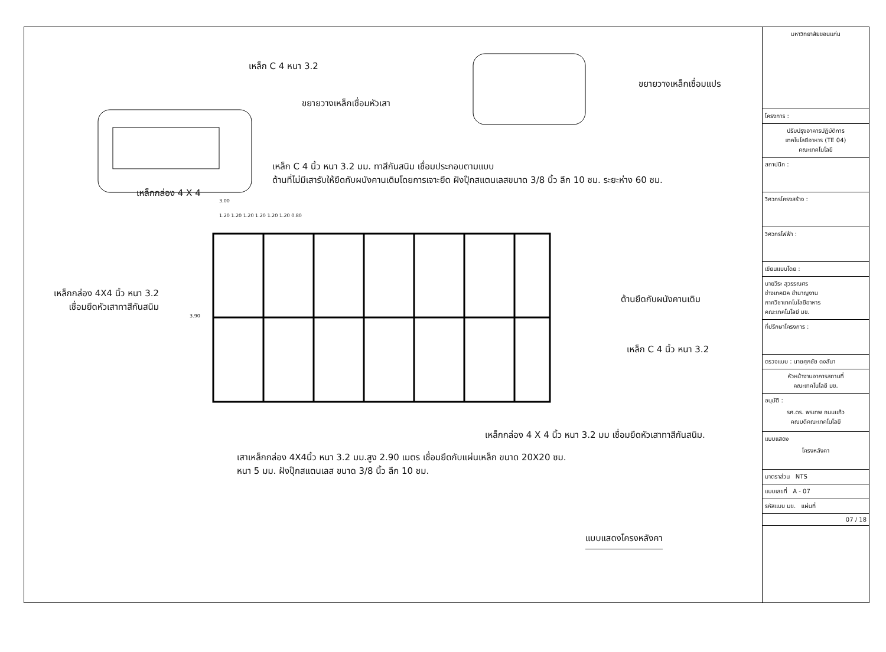เหล็ก C 4 หนา 3.2
ขยายวางเหล็กเชื่อมหัวเสา
ขยายวางเหล็กเชื่อมแปร
เหล็กกล่อง 4 X 4
เหล็ก C 4 นิ้ว หนา 3.2 มม. ทาสีกันสนิม เชื่อมประกอบตามแบบ
ด้านที่ไม่มีเสารับให้ยึดกับผนังคานเดิมโดยการเจาะยึด ฝังปุ๊กสแตนเลสขนาด 3/8 นิ้ว ลึก 10 ซม. ระยะห่าง 60 ซม.
3.00
1.20 1.20 1.20 1.20 1.20 1.20 0.80
3.90
เหล็กกล่อง 4X4 นิ้ว หนา 3.2
เชื่อมยึดหัวเสาทาสีกันสนิม
ด้านยึดกับผนังคานเดิม
เหล็ก C 4 นิ้ว หนา 3.2
เหล็กกล่อง 4 X 4 นิ้ว หนา 3.2 มม เชื่อมยึดหัวเสาทาสีกันสนิม.
เสาเหล็กกล่อง 4X4นิ้ว หนา 3.2 มม.สูง 2.90 เมตร เชื่อมยึดกับแผ่นเหล็ก ขนาด 20X20 ซม.
หนา 5 มม. ฝังปุ๊กสแตนเลส ขนาด 3/8 นิ้ว ลึก 10 ซม.
แบบแสดงโครงหลังคา
มหาวิทยาลัยขอนแก่น
โครงการ :
ปรับปรุงอาคารปฏิบัติการ
เทคโนโลยีอาหาร (TE 04)
คณะเทคโนโลยี
สถาปนิก :
วิศวกรโครงสร้าง :
วิศวกรไฟฟ้า :
เขียนแบบโดย :
นายวีระ สุวรรณศร
ช่างเทคนิค ชำนาญงาน
ภาควิชาเทคโนโลยีอาหาร
คณะเทคโนโลยี มข.
ที่ปรึกษาโครงการ :
ตรวจแบบ : นายศุภชัย ดงสันา
หัวหน้างานอาคารสถานที่
คณะเทคโนโลยี มข.
อนุมัติ :
รศ.ดร. พรเทพ ถนนแก้ว
คณบดีคณะเทคโนโลยี
แบบแสดง
โครงหลังคา
มาตราส่วน NTS
แบบเลขที่ A - 07
รหัสแบบ มข. แผ่นที่
07 / 18